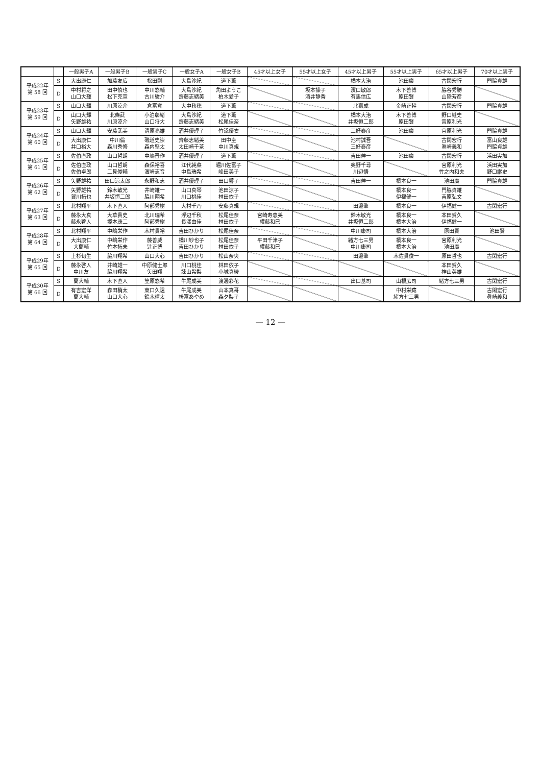| | | 一般男子A | 一般男子B | 一般男子C | 一般女子A | 一般女子B | 45才以上女子 | 55才以上女子 | 45才以上男子 | 55才以上男子 | 65才以上男子 | 70才以上男子 |
| --- | --- | --- | --- | --- | --- | --- | --- | --- | --- | --- | --- | --- |
| 平成22年 第 58 回 | S | 大出康仁 | 加藤友広 | 松田剛 | 大島沙紀 | 道下薫 | | | 橋本大治 | 池田廣 | 古閑宏行 | 門脇貞雄 |
| | D | 中村将之 山口大輝 | 田中慎也 松下克宣 | 中川悠輔 古川駿介 | 大島沙紀 齋藤志緒美 | 角田ようこ 柏木愛子 | | 坂本操子 酒井静香 | 濱口敏郎 有馬信広 | 木下善博 原田賢 | 脇谷秀勝 山陸芳彦 | |
| 平成23年 第 59 回 | S | 山口大輝 | 川原涼介 | 倉富寛 | 大中秋穂 | 道下薫 | | | 北嘉成 | 金崎正幹 | 古閑宏行 | 門脇貞雄 |
| | D | 山口大輝 矢野雄祐 | 北條武 川原涼介 | 小泊彰緒 山口将大 | 大島沙紀 齋藤志緒美 | 道下薫 松尾佳奈 | | | 橋本大治 井坂恒二郎 | 木下善博 原田賢 | 野口継史 宮原利光 | |
| 平成24年 第 60 回 | S | 山口大輝 | 安藤武美 | 清原亮雄 | 酒井優理子 | 竹添優衣 | | | 三好泰彦 | 池田廣 | 宮原利光 | 門脇貞雄 |
| | D | 大出康仁 井口裕大 | 中川倫 森川秀修 | 磯道史崇 森内堅太 | 齊藤志緒美 太田崎千茶 | 田中圭 中川真規 | | | 池村誠吾 三好泰彦 | | 古閑宏行 眞崎義和 | 富山良雄 門脇貞雄 |
| 平成25年 第 61 回 | S | 佐伯直政 | 山口哲朗 | 中嶋晋作 | 酒井優理子 | 道下薫 | | | 吉田伸一 | 池田廣 | 古閑宏行 | 浜田実加 |
| | D | 佐伯直政 佐伯卓郎 | 山口哲朗 二見俊輔 | 森保裕喜 濱崎志音 | 江代純菜 中島瑞希 | 堀川佐富子 峰田美子 | | | 奥野千尋 川辺悟 | | 宮原利光 竹之内和夫 | 浜田実加 野口継史 |
| 平成26年 第 62 回 | S | 矢野雄祐 | 田口涼太郎 | 永野和志 | 酒井優理子 | 田口響子 | | | 吉田伸一 | 橋本良一 | 池田廣 | 門脇貞雄 |
| | D | 矢野雄祐 賀川拓也 | 鈴木敏光 井坂恒二郎 | 井崎雄一 脇川翔希 | 山口真琴 川口桃佳 | 池田涼子 林田依子 | | | | 橋本良一 伊福健一 | 門脇貞雄 吉原弘文 | |
| 平成27年 第 63 回 | S | 北村翔平 | 木下直人 | 阿部秀樹 | 大村千乃 | 安藤真規 | | | 田邉肇 | 橋本良一 | 伊福健一 | 古閑宏行 |
| | D | 藤永大真 藤永啓人 | 大草貴史 塚本康二 | 北川瑞希 阿部秀樹 | 浮辺千秋 長澤由佳 | 松尾佳奈 林田依子 | 宮崎寿恵美 權藤和巳 | | 鈴木敏光 井坂恒二郎 | 橋本良一 橋本大治 | 本田賀久 伊福健一 | |
| 平成28年 第 64 回 | S | 北村翔平 | 中嶋栄作 | 木村貴裕 | 吉田ひかり | 松尾佳奈 | | | 中川康司 | 橋本大治 | 原田賢 | 池田賢 |
| | D | 大出康仁 大蘭輔 | 中嶋栄作 竹本拓未 | 藤善威 辻正博 | 橋川紗也子 吉田ひかり | 松尾佳奈 林田依子 | 平田千津子 權藤和巳 | | 緒方七三男 中川康司 | 橋本良一 橋本大治 | 宮原利光 池田廣 | |
| 平成29年 第 65 回 | S | 上杉旬生 | 脇川翔希 | 山口大心 | 吉田ひかり | 松山奈央 | | | 田邉肇 | 木佐貫俊一 | 原田哲也 | 古閑宏行 |
| | D | 藤永啓人 中川友 | 井崎雄一 脇川翔希 | 中原健士郎 矢田翔 | 川口桃佳 諫山希梨 | 林田依子 小城真綾 | | | | | 本田賀久 神山英雄 | |
| 平成30年 第 66 回 | S | 蘭大輔 | 木下直人 | 笠原悠希 | 牛尾成美 | 渡邊彩花 | | | 出口基司 | 山根広司 | 緒方七三男 | 古閑宏行 |
| | D | 有吉宏洋 蘭大輔 | 森田梢太 山口大心 | 東口久遠 鈴木晴太 | 牛尾成美 枡富あやめ | 山本真哥 森夕梨子 | | | | 中村栄藏 緒方七三男 | | 古閑宏行 眞崎義和 |
— 12 —